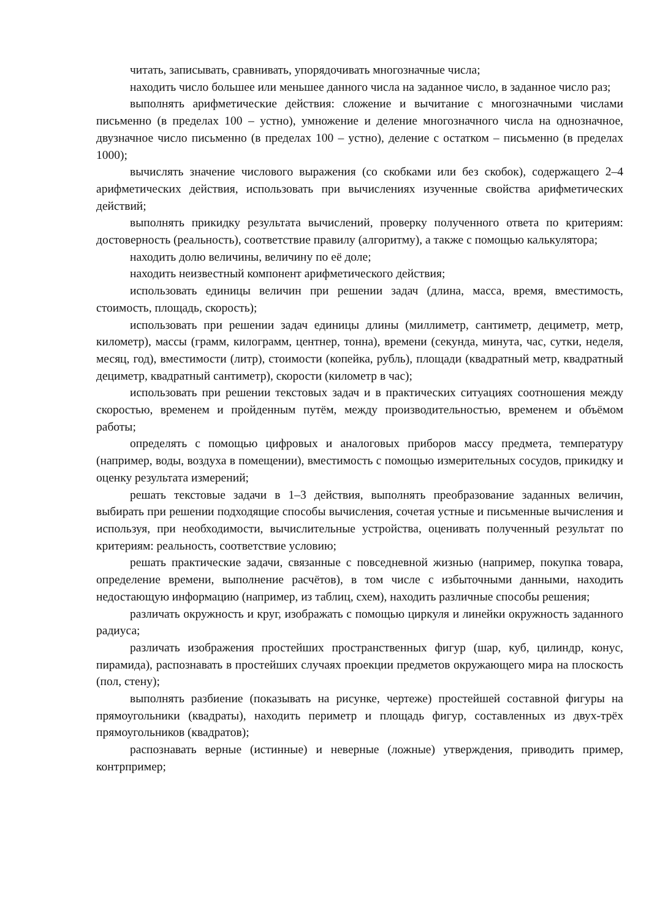читать, записывать, сравнивать, упорядочивать многозначные числа;
находить число большее или меньшее данного числа на заданное число, в заданное число раз;
выполнять арифметические действия: сложение и вычитание с многозначными числами письменно (в пределах 100 – устно), умножение и деление многозначного числа на однозначное, двузначное число письменно (в пределах 100 – устно), деление с остатком – письменно (в пределах 1000);
вычислять значение числового выражения (со скобками или без скобок), содержащего 2–4 арифметических действия, использовать при вычислениях изученные свойства арифметических действий;
выполнять прикидку результата вычислений, проверку полученного ответа по критериям: достоверность (реальность), соответствие правилу (алгоритму), а также с помощью калькулятора;
находить долю величины, величину по её доле;
находить неизвестный компонент арифметического действия;
использовать единицы величин при решении задач (длина, масса, время, вместимость, стоимость, площадь, скорость);
использовать при решении задач единицы длины (миллиметр, сантиметр, дециметр, метр, километр), массы (грамм, килограмм, центнер, тонна), времени (секунда, минута, час, сутки, неделя, месяц, год), вместимости (литр), стоимости (копейка, рубль), площади (квадратный метр, квадратный дециметр, квадратный сантиметр), скорости (километр в час);
использовать при решении текстовых задач и в практических ситуациях соотношения между скоростью, временем и пройденным путём, между производительностью, временем и объёмом работы;
определять с помощью цифровых и аналоговых приборов массу предмета, температуру (например, воды, воздуха в помещении), вместимость с помощью измерительных сосудов, прикидку и оценку результата измерений;
решать текстовые задачи в 1–3 действия, выполнять преобразование заданных величин, выбирать при решении подходящие способы вычисления, сочетая устные и письменные вычисления и используя, при необходимости, вычислительные устройства, оценивать полученный результат по критериям: реальность, соответствие условию;
решать практические задачи, связанные с повседневной жизнью (например, покупка товара, определение времени, выполнение расчётов), в том числе с избыточными данными, находить недостающую информацию (например, из таблиц, схем), находить различные способы решения;
различать окружность и круг, изображать с помощью циркуля и линейки окружность заданного радиуса;
различать изображения простейших пространственных фигур (шар, куб, цилиндр, конус, пирамида), распознавать в простейших случаях проекции предметов окружающего мира на плоскость (пол, стену);
выполнять разбиение (показывать на рисунке, чертеже) простейшей составной фигуры на прямоугольники (квадраты), находить периметр и площадь фигур, составленных из двух-трёх прямоугольников (квадратов);
распознавать верные (истинные) и неверные (ложные) утверждения, приводить пример, контрпример;